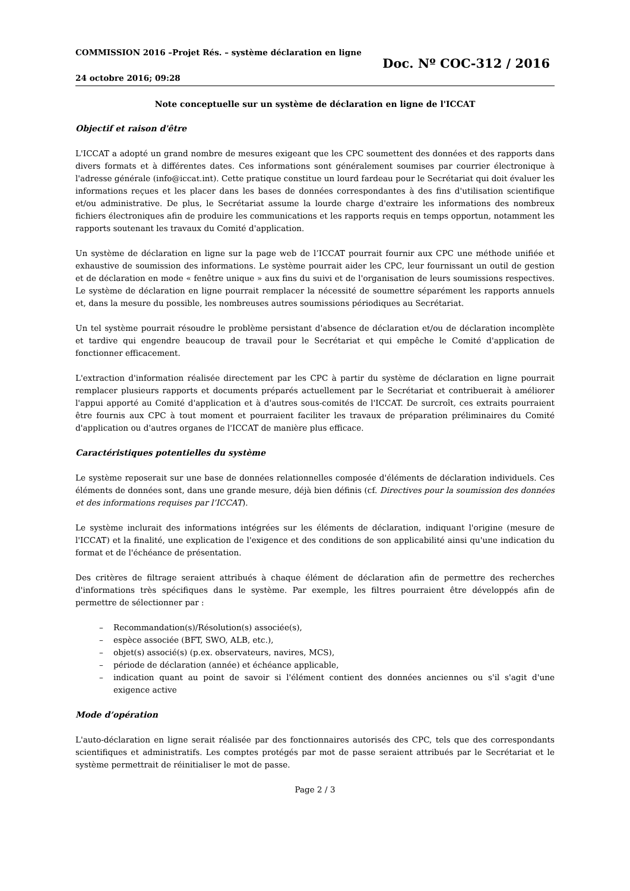COMMISSION 2016 –Projet Rés. – système déclaration en ligne
24 octobre 2016; 09:28
Doc. Nº COC-312 / 2016
Note conceptuelle sur un système de déclaration en ligne de l'ICCAT
Objectif et raison d'être
L'ICCAT a adopté un grand nombre de mesures exigeant que les CPC soumettent des données et des rapports dans divers formats et à différentes dates. Ces informations sont généralement soumises par courrier électronique à l'adresse générale (info@iccat.int). Cette pratique constitue un lourd fardeau pour le Secrétariat qui doit évaluer les informations reçues et les placer dans les bases de données correspondantes à des fins d'utilisation scientifique et/ou administrative. De plus, le Secrétariat assume la lourde charge d'extraire les informations des nombreux fichiers électroniques afin de produire les communications et les rapports requis en temps opportun, notamment les rapports soutenant les travaux du Comité d'application.
Un système de déclaration en ligne sur la page web de l’ICCAT pourrait fournir aux CPC une méthode unifiée et exhaustive de soumission des informations. Le système pourrait aider les CPC, leur fournissant un outil de gestion et de déclaration en mode « fenêtre unique » aux fins du suivi et de l'organisation de leurs soumissions respectives. Le système de déclaration en ligne pourrait remplacer la nécessité de soumettre séparément les rapports annuels et, dans la mesure du possible, les nombreuses autres soumissions périodiques au Secrétariat.
Un tel système pourrait résoudre le problème persistant d'absence de déclaration et/ou de déclaration incomplète et tardive qui engendre beaucoup de travail pour le Secrétariat et qui empêche le Comité d'application de fonctionner efficacement.
L'extraction d'information réalisée directement par les CPC à partir du système de déclaration en ligne pourrait remplacer plusieurs rapports et documents préparés actuellement par le Secrétariat et contribuerait à améliorer l'appui apporté au Comité d'application et à d'autres sous-comités de l'ICCAT. De surcroît, ces extraits pourraient être fournis aux CPC à tout moment et pourraient faciliter les travaux de préparation préliminaires du Comité d'application ou d'autres organes de l'ICCAT de manière plus efficace.
Caractéristiques potentielles du système
Le système reposerait sur une base de données relationnelles composée d'éléments de déclaration individuels. Ces éléments de données sont, dans une grande mesure, déjà bien définis (cf. Directives pour la soumission des données et des informations requises par l’ICCAT).
Le système inclurait des informations intégrées sur les éléments de déclaration, indiquant l'origine (mesure de l'ICCAT) et la finalité, une explication de l'exigence et des conditions de son applicabilité ainsi qu'une indication du format et de l'échéance de présentation.
Des critères de filtrage seraient attribués à chaque élément de déclaration afin de permettre des recherches d'informations très spécifiques dans le système. Par exemple, les filtres pourraient être développés afin de permettre de sélectionner par :
– Recommandation(s)/Résolution(s) associée(s),
– espèce associée (BFT, SWO, ALB, etc.),
– objet(s) associé(s) (p.ex. observateurs, navires, MCS),
– période de déclaration (année) et échéance applicable,
– indication quant au point de savoir si l'élément contient des données anciennes ou s'il s'agit d'une exigence active
Mode d’opération
L'auto-déclaration en ligne serait réalisée par des fonctionnaires autorisés des CPC, tels que des correspondants scientifiques et administratifs. Les comptes protégés par mot de passe seraient attribués par le Secrétariat et le système permettrait de réinitialiser le mot de passe.
Page 2 / 3